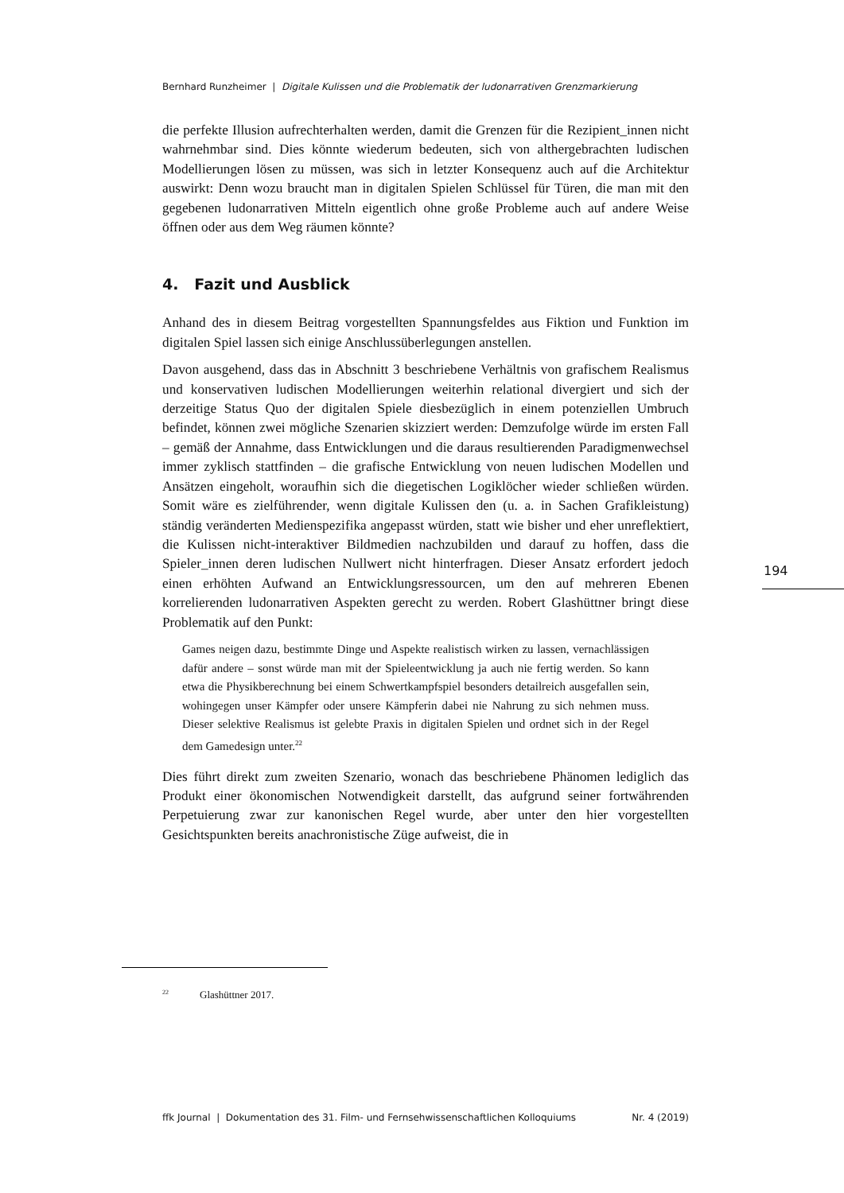Bernhard Runzheimer | Digitale Kulissen und die Problematik der ludonarrativen Grenzmarkierung
die perfekte Illusion aufrechterhalten werden, damit die Grenzen für die Rezipient_innen nicht wahrnehmbar sind. Dies könnte wiederum bedeuten, sich von althergebrachten ludischen Modellierungen lösen zu müssen, was sich in letzter Konsequenz auch auf die Architektur auswirkt: Denn wozu braucht man in digitalen Spielen Schlüssel für Türen, die man mit den gegebenen ludonarrativen Mitteln eigentlich ohne große Probleme auch auf andere Weise öffnen oder aus dem Weg räumen könnte?
4. Fazit und Ausblick
Anhand des in diesem Beitrag vorgestellten Spannungsfeldes aus Fiktion und Funktion im digitalen Spiel lassen sich einige Anschlussüberlegungen anstellen.
Davon ausgehend, dass das in Abschnitt 3 beschriebene Verhältnis von grafischem Realismus und konservativen ludischen Modellierungen weiterhin relational divergiert und sich der derzeitige Status Quo der digitalen Spiele diesbezüglich in einem potenziellen Umbruch befindet, können zwei mögliche Szenarien skizziert werden: Demzufolge würde im ersten Fall – gemäß der Annahme, dass Entwicklungen und die daraus resultierenden Paradigmenwechsel immer zyklisch stattfinden – die grafische Entwicklung von neuen ludischen Modellen und Ansätzen eingeholt, woraufhin sich die diegetischen Logiklöcher wieder schließen würden. Somit wäre es zielführender, wenn digitale Kulissen den (u. a. in Sachen Grafikleistung) ständig veränderten Medienspezifika angepasst würden, statt wie bisher und eher unreflektiert, die Kulissen nicht-interaktiver Bildmedien nachzubilden und darauf zu hoffen, dass die Spieler_innen deren ludischen Nullwert nicht hinterfragen. Dieser Ansatz erfordert jedoch einen erhöhten Aufwand an Entwicklungsressourcen, um den auf mehreren Ebenen korrelierenden ludonarrativen Aspekten gerecht zu werden. Robert Glashüttner bringt diese Problematik auf den Punkt:
Games neigen dazu, bestimmte Dinge und Aspekte realistisch wirken zu lassen, vernachlässigen dafür andere – sonst würde man mit der Spieleentwicklung ja auch nie fertig werden. So kann etwa die Physikberechnung bei einem Schwertkampfspiel besonders detailreich ausgefallen sein, wohingegen unser Kämpfer oder unsere Kämpferin dabei nie Nahrung zu sich nehmen muss. Dieser selektive Realismus ist gelebte Praxis in digitalen Spielen und ordnet sich in der Regel dem Gamedesign unter.<sup>22</sup>
Dies führt direkt zum zweiten Szenario, wonach das beschriebene Phänomen lediglich das Produkt einer ökonomischen Notwendigkeit darstellt, das aufgrund seiner fortwährenden Perpetuierung zwar zur kanonischen Regel wurde, aber unter den hier vorgestellten Gesichtspunkten bereits anachronistische Züge aufweist, die in
194
<sup>22</sup> Glashüttner 2017.
ffk Journal | Dokumentation des 31. Film- und Fernsehwissenschaftlichen Kolloquiums Nr. 4 (2019)